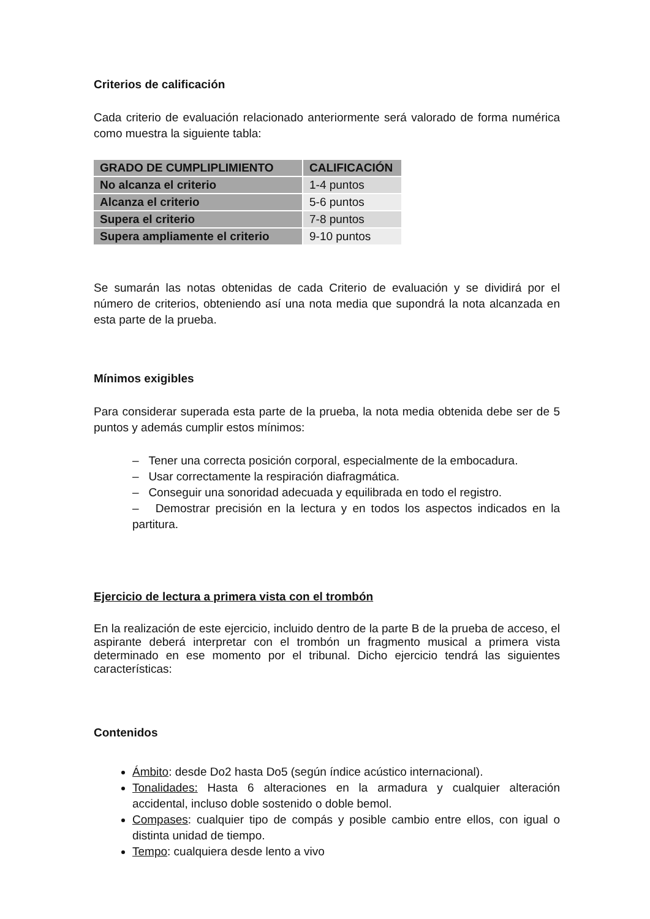Criterios de calificación
Cada criterio de evaluación relacionado anteriormente será valorado de forma numérica como muestra la siguiente tabla:
| GRADO DE CUMPLIPLIMIENTO | CALIFICACIÓN |
| --- | --- |
| No alcanza el criterio | 1-4 puntos |
| Alcanza el criterio | 5-6 puntos |
| Supera el criterio | 7-8 puntos |
| Supera ampliamente el criterio | 9-10 puntos |
Se sumarán las notas obtenidas de cada Criterio de evaluación y se dividirá por el número de criterios, obteniendo así una nota media que supondrá la nota alcanzada en esta parte de la prueba.
Mínimos exigibles
Para considerar superada esta parte de la prueba, la nota media obtenida debe ser de 5 puntos y además cumplir estos mínimos:
– Tener una correcta posición corporal, especialmente de la embocadura.
– Usar correctamente la respiración diafragmática.
– Conseguir una sonoridad adecuada y equilibrada en todo el registro.
– Demostrar precisión en la lectura y en todos los aspectos indicados en la partitura.
Ejercicio de lectura a primera vista con el trombón
En la realización de este ejercicio, incluido dentro de la parte B de la prueba de acceso, el aspirante deberá interpretar con el trombón un fragmento musical a primera vista determinado en ese momento por el tribunal. Dicho ejercicio tendrá las siguientes características:
Contenidos
Ámbito: desde Do2 hasta Do5 (según índice acústico internacional).
Tonalidades: Hasta 6 alteraciones en la armadura y cualquier alteración accidental, incluso doble sostenido o doble bemol.
Compases: cualquier tipo de compás y posible cambio entre ellos, con igual o distinta unidad de tiempo.
Tempo: cualquiera desde lento a vivo